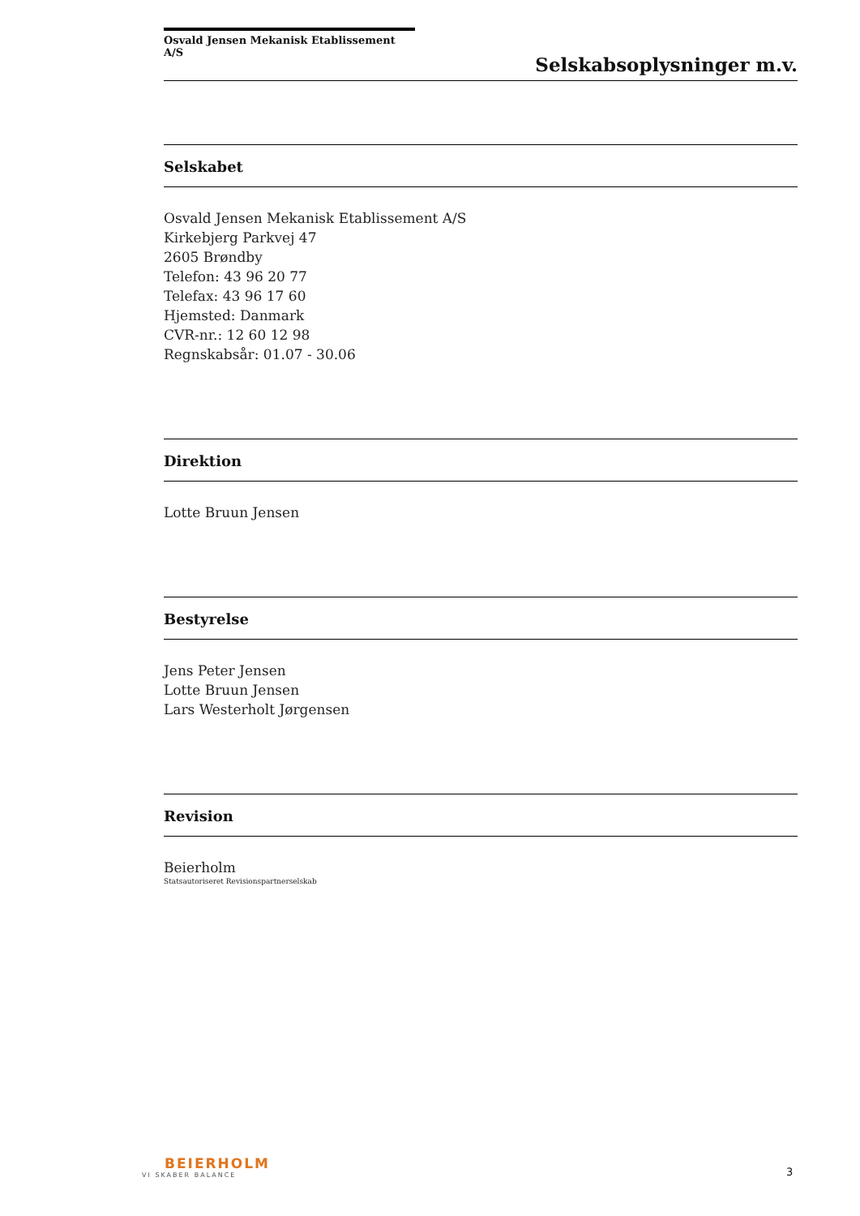Osvald Jensen Mekanisk Etablissement A/S
Selskabsoplysninger m.v.
Selskabet
Osvald Jensen Mekanisk Etablissement A/S
Kirkebjerg Parkvej 47
2605 Brøndby
Telefon: 43 96 20 77
Telefax: 43 96 17 60
Hjemsted: Danmark
CVR-nr.: 12 60 12 98
Regnskabsår: 01.07 - 30.06
Direktion
Lotte Bruun Jensen
Bestyrelse
Jens Peter Jensen
Lotte Bruun Jensen
Lars Westerholt Jørgensen
Revision
Beierholm
Statsautoriseret Revisionspartnerselskab
BEIERHOLM
VI SKABER BALANCE
3